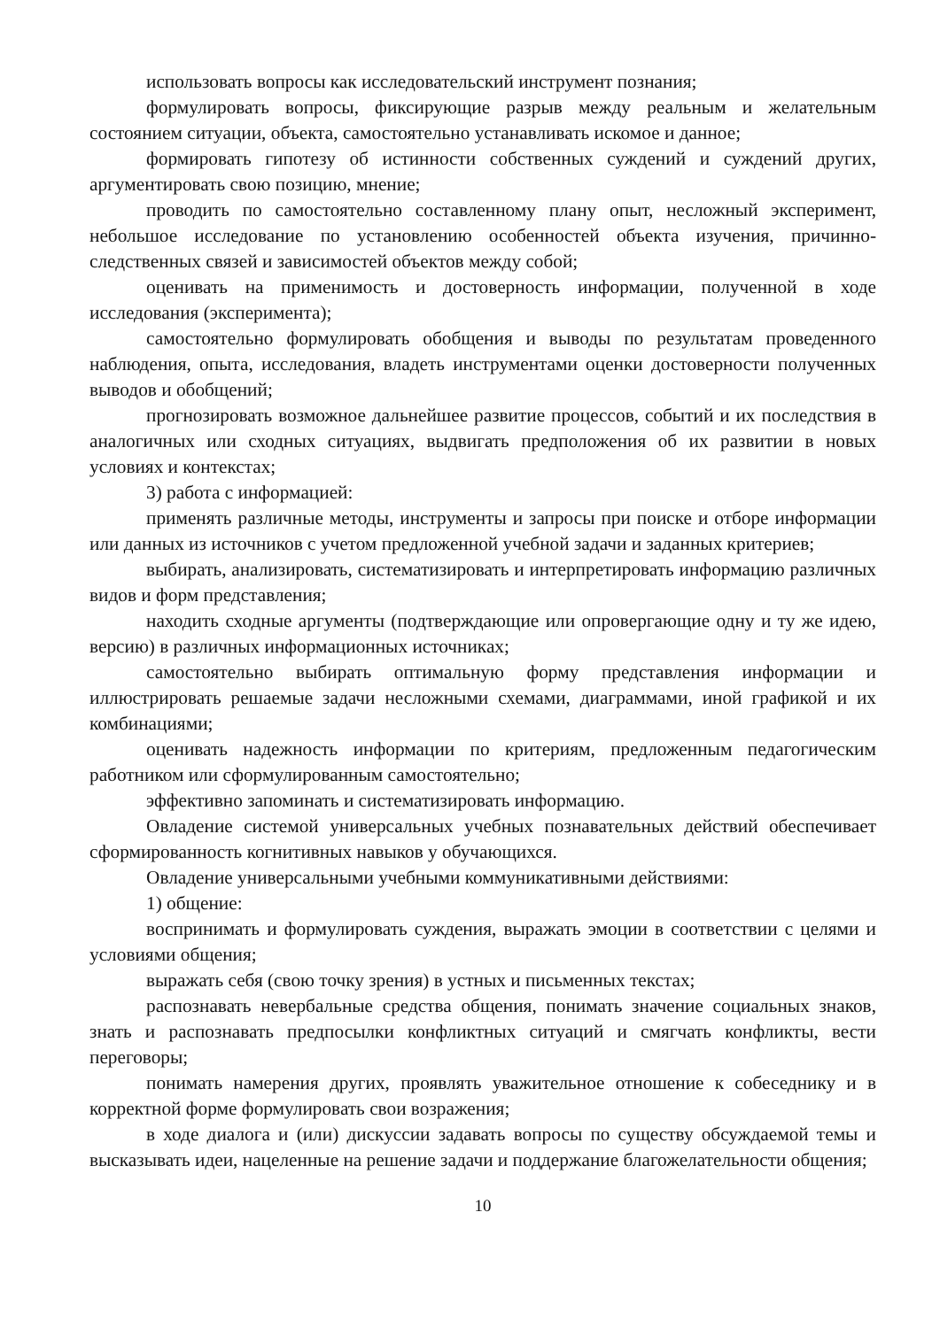использовать вопросы как исследовательский инструмент познания;
формулировать вопросы, фиксирующие разрыв между реальным и желательным состоянием ситуации, объекта, самостоятельно устанавливать искомое и данное;
формировать гипотезу об истинности собственных суждений и суждений других, аргументировать свою позицию, мнение;
проводить по самостоятельно составленному плану опыт, несложный эксперимент, небольшое исследование по установлению особенностей объекта изучения, причинно-следственных связей и зависимостей объектов между собой;
оценивать на применимость и достоверность информации, полученной в ходе исследования (эксперимента);
самостоятельно формулировать обобщения и выводы по результатам проведенного наблюдения, опыта, исследования, владеть инструментами оценки достоверности полученных выводов и обобщений;
прогнозировать возможное дальнейшее развитие процессов, событий и их последствия в аналогичных или сходных ситуациях, выдвигать предположения об их развитии в новых условиях и контекстах;
3) работа с информацией:
применять различные методы, инструменты и запросы при поиске и отборе информации или данных из источников с учетом предложенной учебной задачи и заданных критериев;
выбирать, анализировать, систематизировать и интерпретировать информацию различных видов и форм представления;
находить сходные аргументы (подтверждающие или опровергающие одну и ту же идею, версию) в различных информационных источниках;
самостоятельно выбирать оптимальную форму представления информации и иллюстрировать решаемые задачи несложными схемами, диаграммами, иной графикой и их комбинациями;
оценивать надежность информации по критериям, предложенным педагогическим работником или сформулированным самостоятельно;
эффективно запоминать и систематизировать информацию.
Овладение системой универсальных учебных познавательных действий обеспечивает сформированность когнитивных навыков у обучающихся.
Овладение универсальными учебными коммуникативными действиями:
1) общение:
воспринимать и формулировать суждения, выражать эмоции в соответствии с целями и условиями общения;
выражать себя (свою точку зрения) в устных и письменных текстах;
распознавать невербальные средства общения, понимать значение социальных знаков, знать и распознавать предпосылки конфликтных ситуаций и смягчать конфликты, вести переговоры;
понимать намерения других, проявлять уважительное отношение к собеседнику и в корректной форме формулировать свои возражения;
в ходе диалога и (или) дискуссии задавать вопросы по существу обсуждаемой темы и высказывать идеи, нацеленные на решение задачи и поддержание благожелательности общения;
10